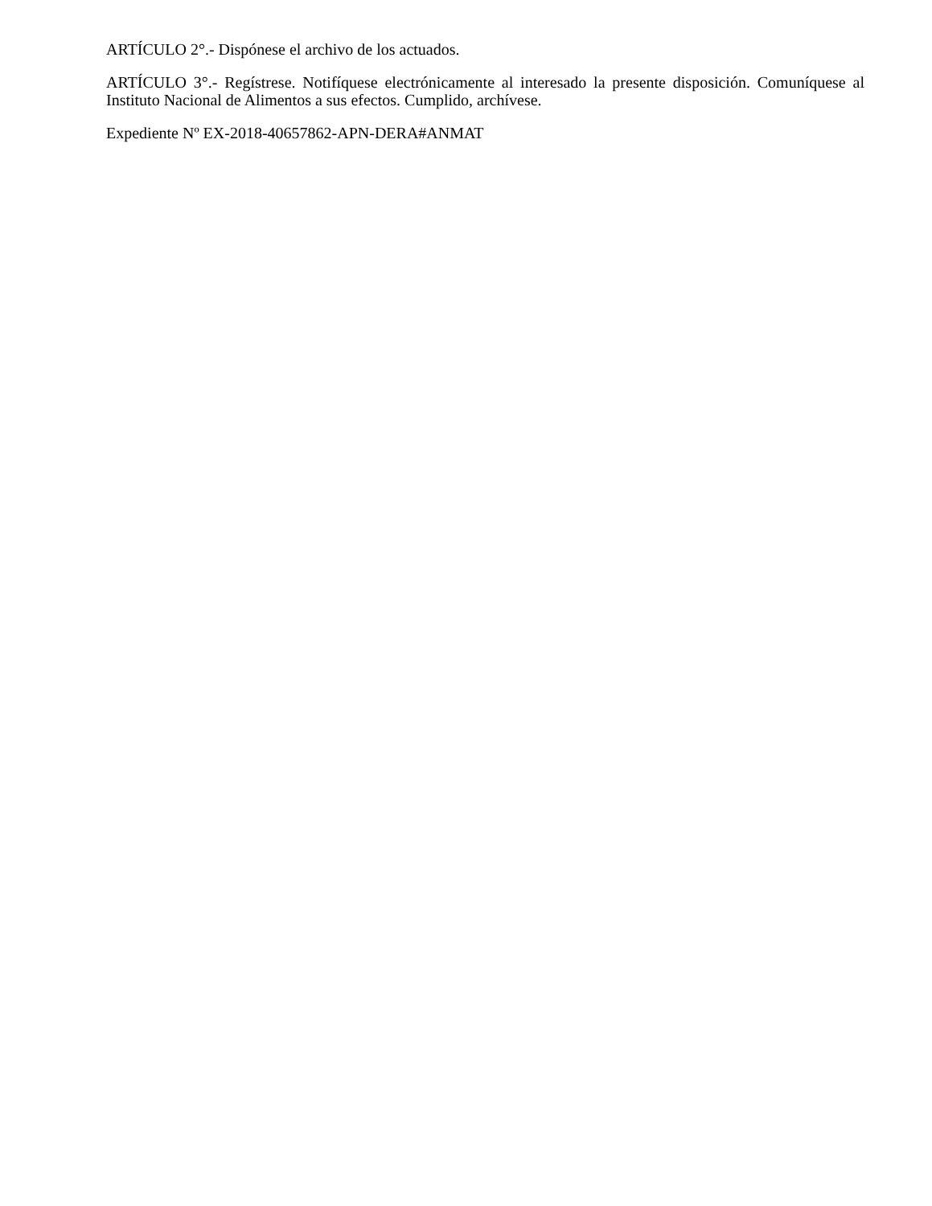ARTÍCULO 2°.- Dispónese el archivo de los actuados.
ARTÍCULO 3°.- Regístrese. Notifíquese electrónicamente al interesado la presente disposición. Comuníquese al Instituto Nacional de Alimentos a sus efectos. Cumplido, archívese.
Expediente Nº EX-2018-40657862-APN-DERA#ANMAT